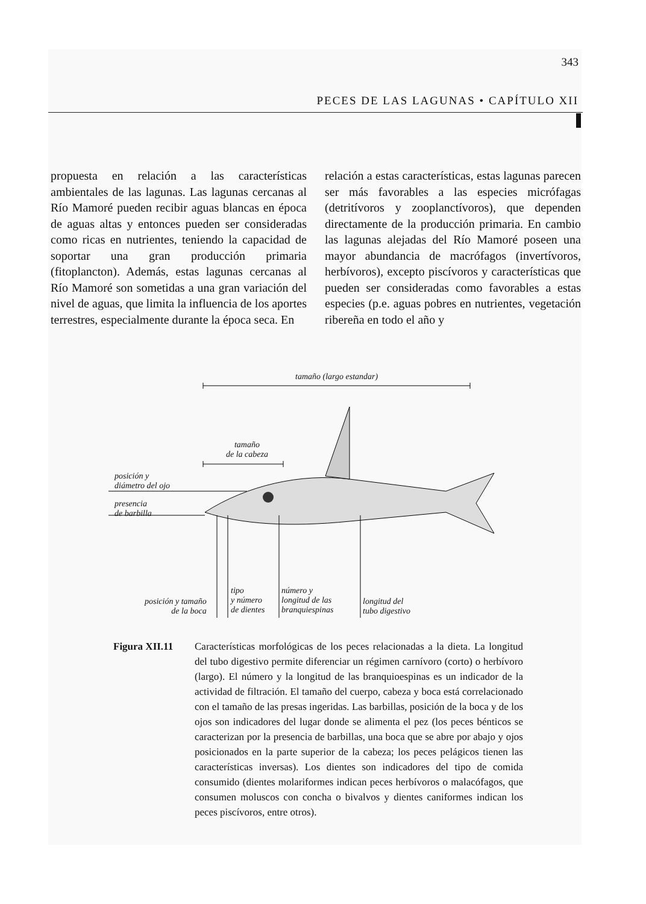343
PECES DE LAS LAGUNAS • CAPÍTULO XII
propuesta en relación a las características ambientales de las lagunas. Las lagunas cercanas al Río Mamoré pueden recibir aguas blancas en época de aguas altas y entonces pueden ser consideradas como ricas en nutrientes, teniendo la capacidad de soportar una gran producción primaria (fitoplancton). Además, estas lagunas cercanas al Río Mamoré son sometidas a una gran variación del nivel de aguas, que limita la influencia de los aportes terrestres, especialmente durante la época seca. En
relación a estas características, estas lagunas parecen ser más favorables a las especies micrófagas (detritívoros y zooplanctívoros), que dependen directamente de la producción primaria. En cambio las lagunas alejadas del Río Mamoré poseen una mayor abundancia de macrófagos (invertívoros, herbívoros), excepto piscívoros y características que pueden ser consideradas como favorables a estas especies (p.e. aguas pobres en nutrientes, vegetación ribereña en todo el año y
tamaño (largo estandar)
tamaño
de la cabeza
posición y
diámetro del ojo
presencia
de barbilla
posición y tamaño
de la boca
tipo
y número
de dientes
número y
longitud de las
branquiespinas
longitud del
tubo digestivo
Figura XII.11 Características morfológicas de los peces relacionadas a la dieta. La longitud del tubo digestivo permite diferenciar un régimen carnívoro (corto) o herbívoro (largo). El número y la longitud de las branquioespinas es un indicador de la actividad de filtración. El tamaño del cuerpo, cabeza y boca está correlacionado con el tamaño de las presas ingeridas. Las barbillas, posición de la boca y de los ojos son indicadores del lugar donde se alimenta el pez (los peces bénticos se caracterizan por la presencia de barbillas, una boca que se abre por abajo y ojos posicionados en la parte superior de la cabeza; los peces pelágicos tienen las características inversas). Los dientes son indicadores del tipo de comida consumido (dientes molariformes indican peces herbívoros o malacófagos, que consumen moluscos con concha o bivalvos y dientes caniformes indican los peces piscívoros, entre otros).